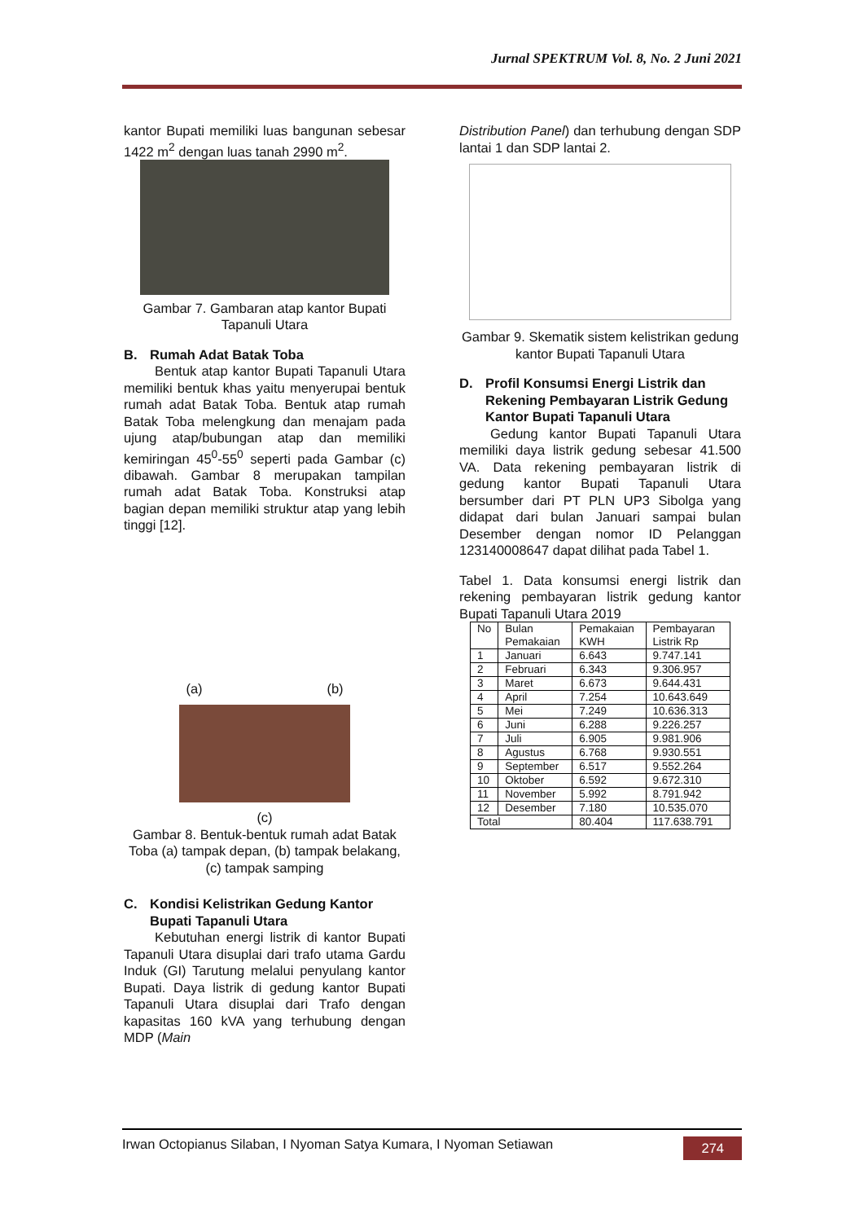Jurnal SPEKTRUM Vol. 8, No. 2 Juni 2021
kantor Bupati memiliki luas bangunan sebesar 1422 m<sup>2</sup> dengan luas tanah 2990 m<sup>2</sup>.
Gambar 7. Gambaran atap kantor Bupati Tapanuli Utara
B. Rumah Adat Batak Toba
Bentuk atap kantor Bupati Tapanuli Utara memiliki bentuk khas yaitu menyerupai bentuk rumah adat Batak Toba. Bentuk atap rumah Batak Toba melengkung dan menajam pada ujung atap/bubungan atap dan memiliki kemiringan 45<sup>0</sup>-55<sup>0</sup> seperti pada Gambar (c) dibawah. Gambar 8 merupakan tampilan rumah adat Batak Toba. Konstruksi atap bagian depan memiliki struktur atap yang lebih tinggi [12].
(a) (b)
(c)
Gambar 8. Bentuk-bentuk rumah adat Batak Toba (a) tampak depan, (b) tampak belakang, (c) tampak samping
C. Kondisi Kelistrikan Gedung Kantor Bupati Tapanuli Utara
Kebutuhan energi listrik di kantor Bupati Tapanuli Utara disuplai dari trafo utama Gardu Induk (GI) Tarutung melalui penyulang kantor Bupati. Daya listrik di gedung kantor Bupati Tapanuli Utara disuplai dari Trafo dengan kapasitas 160 kVA yang terhubung dengan MDP (Main
Distribution Panel) dan terhubung dengan SDP lantai 1 dan SDP lantai 2.
Gambar 9. Skematik sistem kelistrikan gedung kantor Bupati Tapanuli Utara
D. Profil Konsumsi Energi Listrik dan Rekening Pembayaran Listrik Gedung Kantor Bupati Tapanuli Utara
Gedung kantor Bupati Tapanuli Utara memiliki daya listrik gedung sebesar 41.500 VA. Data rekening pembayaran listrik di gedung kantor Bupati Tapanuli Utara bersumber dari PT PLN UP3 Sibolga yang didapat dari bulan Januari sampai bulan Desember dengan nomor ID Pelanggan 123140008647 dapat dilihat pada Tabel 1.
Tabel 1. Data konsumsi energi listrik dan rekening pembayaran listrik gedung kantor Bupati Tapanuli Utara 2019
| No | Bulan Pemakaian | Pemakaian KWH | Pembayaran Listrik Rp |
| 1 | Januari | 6.643 | 9.747.141 |
| 2 | Februari | 6.343 | 9.306.957 |
| 3 | Maret | 6.673 | 9.644.431 |
| 4 | April | 7.254 | 10.643.649 |
| 5 | Mei | 7.249 | 10.636.313 |
| 6 | Juni | 6.288 | 9.226.257 |
| 7 | Juli | 6.905 | 9.981.906 |
| 8 | Agustus | 6.768 | 9.930.551 |
| 9 | September | 6.517 | 9.552.264 |
| 10 | Oktober | 6.592 | 9.672.310 |
| 11 | November | 5.992 | 8.791.942 |
| 12 | Desember | 7.180 | 10.535.070 |
| Total | | 80.404 | 117.638.791 |
Irwan Octopianus Silaban, I Nyoman Satya Kumara, I Nyoman Setiawan 274